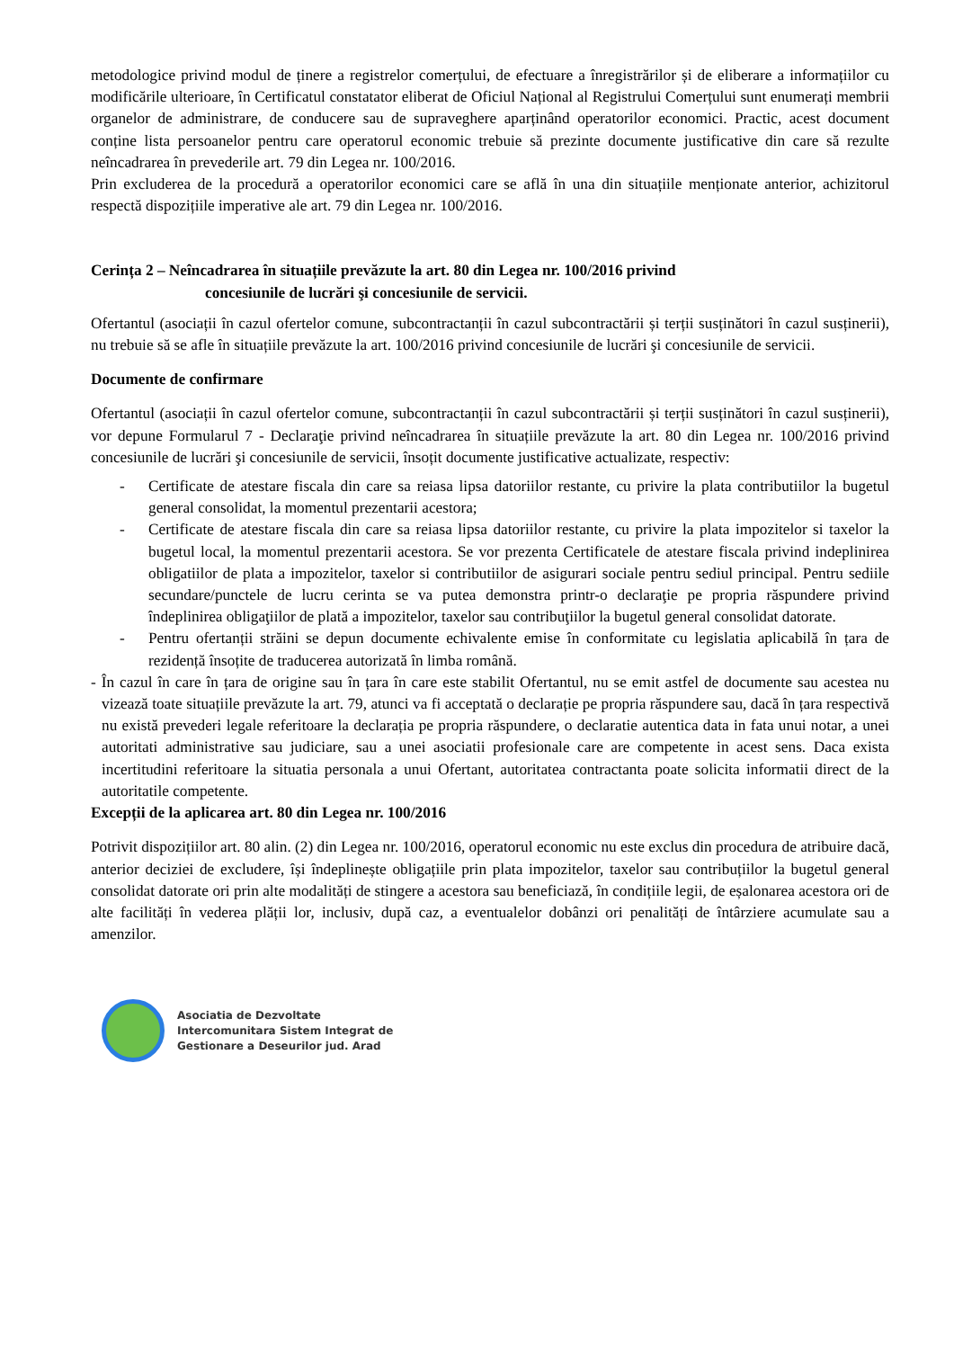metodologice privind modul de ținere a registrelor comerțului, de efectuare a înregistrărilor și de eliberare a informațiilor cu modificările ulterioare, în Certificatul constatator eliberat de Oficiul Național al Registrului Comerțului sunt enumerați membrii organelor de administrare, de conducere sau de supraveghere aparținând operatorilor economici. Practic, acest document conține lista persoanelor pentru care operatorul economic trebuie să prezinte documente justificative din care să rezulte neîncadrarea în prevederile art. 79 din Legea nr. 100/2016.
Prin excluderea de la procedură a operatorilor economici care se află în una din situațiile menționate anterior, achizitorul respectă dispozițiile imperative ale art. 79 din Legea nr. 100/2016.
Cerința 2 – Neîncadrarea în situațiile prevăzute la art. 80 din Legea nr. 100/2016 privind
concesiunile de lucrări şi concesiunile de servicii.
Ofertantul (asociații în cazul ofertelor comune, subcontractanții în cazul subcontractării și terții susținători în cazul susținerii), nu trebuie să se afle în situațiile prevăzute la art. 100/2016 privind concesiunile de lucrări şi concesiunile de servicii.
Documente de confirmare
Ofertantul (asociații în cazul ofertelor comune, subcontractanții în cazul subcontractării și terții susținători în cazul susținerii), vor depune Formularul 7 - Declaraţie privind neîncadrarea în situațiile prevăzute la art. 80 din Legea nr. 100/2016 privind concesiunile de lucrări şi concesiunile de servicii, însoțit documente justificative actualizate, respectiv:
- Certificate de atestare fiscala din care sa reiasa lipsa datoriilor restante, cu privire la plata contributiilor la bugetul general consolidat, la momentul prezentarii acestora;
- Certificate de atestare fiscala din care sa reiasa lipsa datoriilor restante, cu privire la plata impozitelor si taxelor la bugetul local, la momentul prezentarii acestora. Se vor prezenta Certificatele de atestare fiscala privind indeplinirea obligatiilor de plata a impozitelor, taxelor si contributiilor de asigurari sociale pentru sediul principal. Pentru sediile secundare/punctele de lucru cerinta se va putea demonstra printr-o declaraţie pe propria răspundere privind îndeplinirea obligaţiilor de plată a impozitelor, taxelor sau contribuţiilor la bugetul general consolidat datorate.
- Pentru ofertanții străini se depun documente echivalente emise în conformitate cu legislatia aplicabilă în țara de rezidență însoțite de traducerea autorizată în limba română.
- În cazul în care în țara de origine sau în țara în care este stabilit Ofertantul, nu se emit astfel de documente sau acestea nu vizează toate situațiile prevăzute la art. 79, atunci va fi acceptată o declarație pe propria răspundere sau, dacă în țara respectivă nu există prevederi legale referitoare la declarația pe propria răspundere, o declaratie autentica data in fata unui notar, a unei autoritati administrative sau judiciare, sau a unei asociatii profesionale care are competente in acest sens. Daca exista incertitudini referitoare la situatia personala a unui Ofertant, autoritatea contractanta poate solicita informatii direct de la autoritatile competente.
Excepții de la aplicarea art. 80 din Legea nr. 100/2016
Potrivit dispozițiilor art. 80 alin. (2) din Legea nr. 100/2016, operatorul economic nu este exclus din procedura de atribuire dacă, anterior deciziei de excludere, își îndeplinește obligațiile prin plata impozitelor, taxelor sau contribuțiilor la bugetul general consolidat datorate ori prin alte modalități de stingere a acestora sau beneficiază, în condițiile legii, de eșalonarea acestora ori de alte facilități în vederea plății lor, inclusiv, după caz, a eventualelor dobânzi ori penalități de întârziere acumulate sau a amenzilor.
Asociatia de Dezvoltate
Intercomunitara Sistem Integrat de
Gestionare a Deseurilor jud. Arad